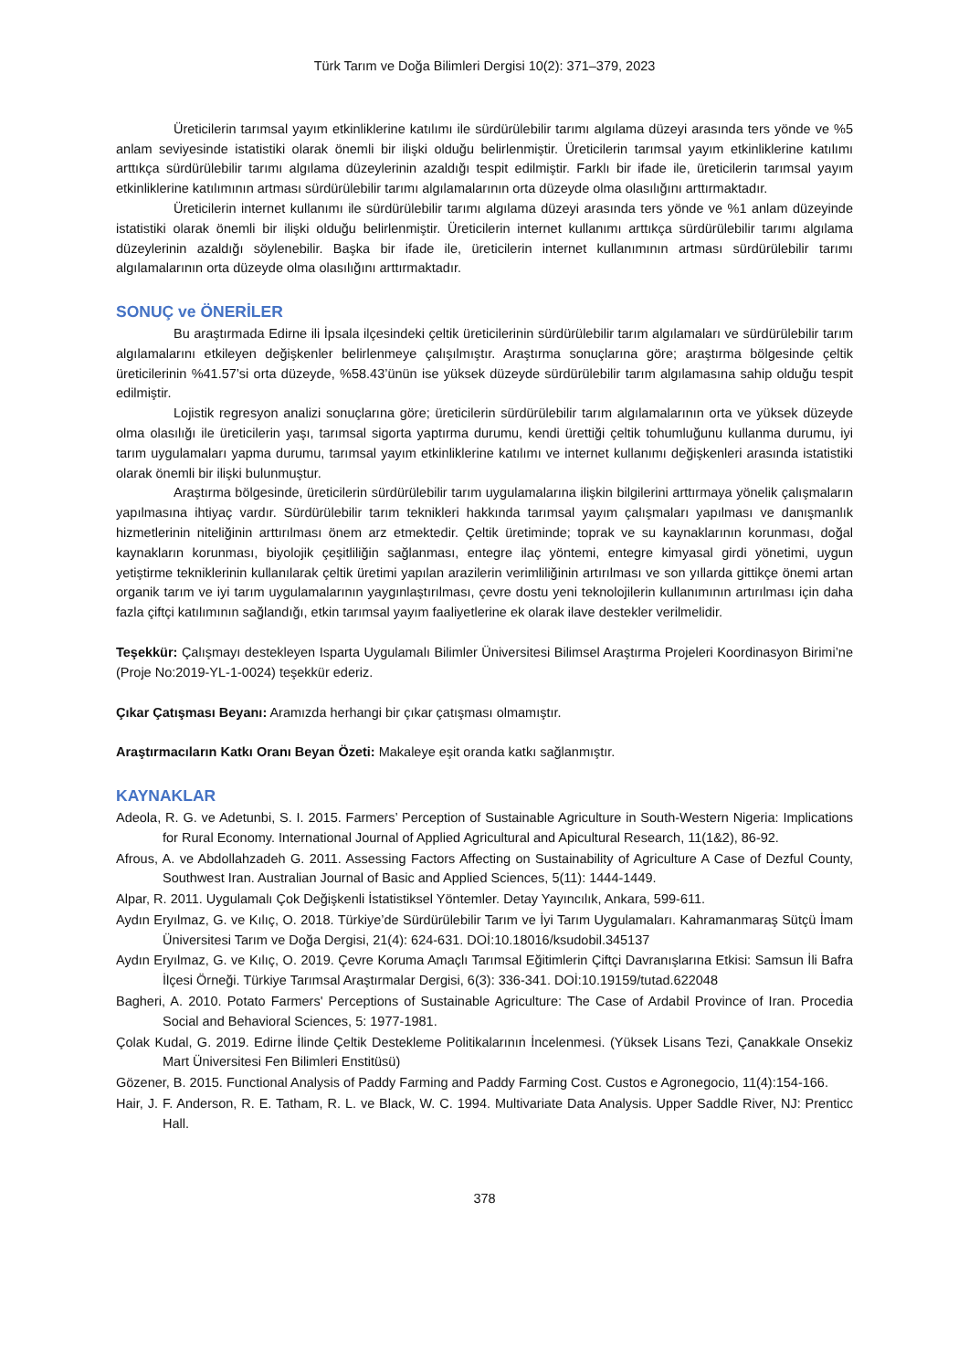Türk Tarım ve Doğa Bilimleri Dergisi 10(2): 371–379, 2023
Üreticilerin tarımsal yayım etkinliklerine katılımı ile sürdürülebilir tarımı algılama düzeyi arasında ters yönde ve %5 anlam seviyesinde istatistiki olarak önemli bir ilişki olduğu belirlenmiştir. Üreticilerin tarımsal yayım etkinliklerine katılımı arttıkça sürdürülebilir tarımı algılama düzeylerinin azaldığı tespit edilmiştir. Farklı bir ifade ile, üreticilerin tarımsal yayım etkinliklerine katılımının artması sürdürülebilir tarımı algılamalarının orta düzeyde olma olasılığını arttırmaktadır.
Üreticilerin internet kullanımı ile sürdürülebilir tarımı algılama düzeyi arasında ters yönde ve %1 anlam düzeyinde istatistiki olarak önemli bir ilişki olduğu belirlenmiştir. Üreticilerin internet kullanımı arttıkça sürdürülebilir tarımı algılama düzeylerinin azaldığı söylenebilir. Başka bir ifade ile, üreticilerin internet kullanımının artması sürdürülebilir tarımı algılamalarının orta düzeyde olma olasılığını arttırmaktadır.
SONUÇ ve ÖNERİLER
Bu araştırmada Edirne ili İpsala ilçesindeki çeltik üreticilerinin sürdürülebilir tarım algılamaları ve sürdürülebilir tarım algılamalarını etkileyen değişkenler belirlenmeye çalışılmıştır. Araştırma sonuçlarına göre; araştırma bölgesinde çeltik üreticilerinin %41.57’si orta düzeyde, %58.43’ünün ise yüksek düzeyde sürdürülebilir tarım algılamasına sahip olduğu tespit edilmiştir.
Lojistik regresyon analizi sonuçlarına göre; üreticilerin sürdürülebilir tarım algılamalarının orta ve yüksek düzeyde olma olasılığı ile üreticilerin yaşı, tarımsal sigorta yaptırma durumu, kendi ürettiği çeltik tohumluğunu kullanma durumu, iyi tarım uygulamaları yapma durumu, tarımsal yayım etkinliklerine katılımı ve internet kullanımı değişkenleri arasında istatistiki olarak önemli bir ilişki bulunmuştur.
Araştırma bölgesinde, üreticilerin sürdürülebilir tarım uygulamalarına ilişkin bilgilerini arttırmaya yönelik çalışmaların yapılmasına ihtiyaç vardır. Sürdürülebilir tarım teknikleri hakkında tarımsal yayım çalışmaları yapılması ve danışmanlık hizmetlerinin niteliğinin arttırılması önem arz etmektedir. Çeltik üretiminde; toprak ve su kaynaklarının korunması, doğal kaynakların korunması, biyolojik çeşitliliğin sağlanması, entegre ilaç yöntemi, entegre kimyasal girdi yönetimi, uygun yetiştirme tekniklerinin kullanılarak çeltik üretimi yapılan arazilerin verimliliğinin artırılması ve son yıllarda gittikçe önemi artan organik tarım ve iyi tarım uygulamalarının yaygınlaştırılması, çevre dostu yeni teknolojilerin kullanımının artırılması için daha fazla çiftçi katılımının sağlandığı, etkin tarımsal yayım faaliyetlerine ek olarak ilave destekler verilmelidir.
Teşekkür: Çalışmayı destekleyen Isparta Uygulamalı Bilimler Üniversitesi Bilimsel Araştırma Projeleri Koordinasyon Birimi’ne (Proje No:2019-YL-1-0024) teşekkür ederiz.
Çıkar Çatışması Beyanı: Aramızda herhangi bir çıkar çatışması olmamıştır.
Araştırmacıların Katkı Oranı Beyan Özeti: Makaleye eşit oranda katkı sağlanmıştır.
KAYNAKLAR
Adeola, R. G. ve Adetunbi, S. I. 2015. Farmers’ Perception of Sustainable Agriculture in South-Western Nigeria: Implications for Rural Economy. International Journal of Applied Agricultural and Apicultural Research, 11(1&2), 86-92.
Afrous, A. ve Abdollahzadeh G. 2011. Assessing Factors Affecting on Sustainability of Agriculture A Case of Dezful County, Southwest Iran. Australian Journal of Basic and Applied Sciences, 5(11): 1444-1449.
Alpar, R. 2011. Uygulamalı Çok Değişkenli İstatistiksel Yöntemler. Detay Yayıncılık, Ankara, 599-611.
Aydın Eryılmaz, G. ve Kılıç, O. 2018. Türkiye’de Sürdürülebilir Tarım ve İyi Tarım Uygulamaları. Kahramanmaraş Sütçü İmam Üniversitesi Tarım ve Doğa Dergisi, 21(4): 624-631. DOİ:10.18016/ksudobil.345137
Aydın Eryılmaz, G. ve Kılıç, O. 2019. Çevre Koruma Amaçlı Tarımsal Eğitimlerin Çiftçi Davranışlarına Etkisi: Samsun İli Bafra İlçesi Örneği. Türkiye Tarımsal Araştırmalar Dergisi, 6(3): 336-341. DOİ:10.19159/tutad.622048
Bagheri, A. 2010. Potato Farmers' Perceptions of Sustainable Agriculture: The Case of Ardabil Province of Iran. Procedia Social and Behavioral Sciences, 5: 1977-1981.
Çolak Kudal, G. 2019. Edirne İlinde Çeltik Destekleme Politikalarının İncelenmesi. (Yüksek Lisans Tezi, Çanakkale Onsekiz Mart Üniversitesi Fen Bilimleri Enstitüsü)
Gözener, B. 2015. Functional Analysis of Paddy Farming and Paddy Farming Cost. Custos e Agronegocio, 11(4):154-166.
Hair, J. F. Anderson, R. E. Tatham, R. L. ve Black, W. C. 1994. Multivariate Data Analysis. Upper Saddle River, NJ: Prenticc Hall.
378